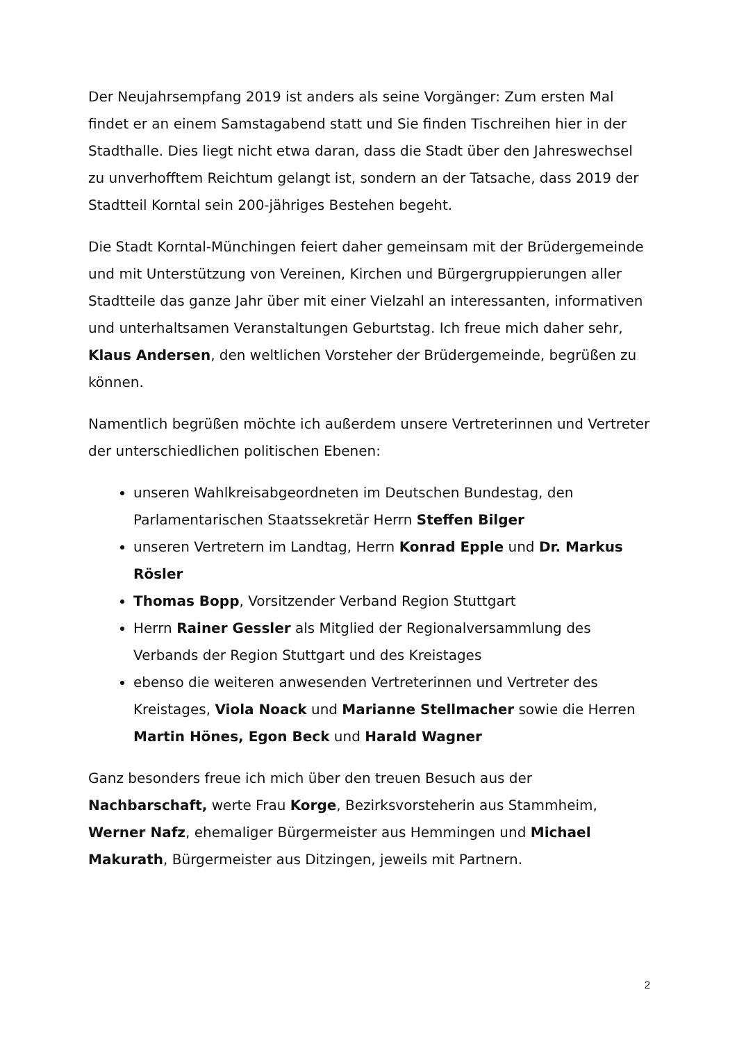Der Neujahrsempfang 2019 ist anders als seine Vorgänger: Zum ersten Mal findet er an einem Samstagabend statt und Sie finden Tischreihen hier in der Stadthalle. Dies liegt nicht etwa daran, dass die Stadt über den Jahreswechsel zu unverhofftem Reichtum gelangt ist, sondern an der Tatsache, dass 2019 der Stadtteil Korntal sein 200-jähriges Bestehen begeht.
Die Stadt Korntal-Münchingen feiert daher gemeinsam mit der Brüdergemeinde und mit Unterstützung von Vereinen, Kirchen und Bürgergruppierungen aller Stadtteile das ganze Jahr über mit einer Vielzahl an interessanten, informativen und unterhaltsamen Veranstaltungen Geburtstag. Ich freue mich daher sehr, Klaus Andersen, den weltlichen Vorsteher der Brüdergemeinde, begrüßen zu können.
Namentlich begrüßen möchte ich außerdem unsere Vertreterinnen und Vertreter der unterschiedlichen politischen Ebenen:
unseren Wahlkreisabgeordneten im Deutschen Bundestag, den Parlamentarischen Staatssekretär Herrn Steffen Bilger
unseren Vertretern im Landtag, Herrn Konrad Epple und Dr. Markus Rösler
Thomas Bopp, Vorsitzender Verband Region Stuttgart
Herrn Rainer Gessler als Mitglied der Regionalversammlung des Verbands der Region Stuttgart und des Kreistages
ebenso die weiteren anwesenden Vertreterinnen und Vertreter des Kreistages, Viola Noack und Marianne Stellmacher sowie die Herren Martin Hönes, Egon Beck und Harald Wagner
Ganz besonders freue ich mich über den treuen Besuch aus der Nachbarschaft, werte Frau Korge, Bezirksvorsteherin aus Stammheim, Werner Nafz, ehemaliger Bürgermeister aus Hemmingen und Michael Makurath, Bürgermeister aus Ditzingen, jeweils mit Partnern.
2